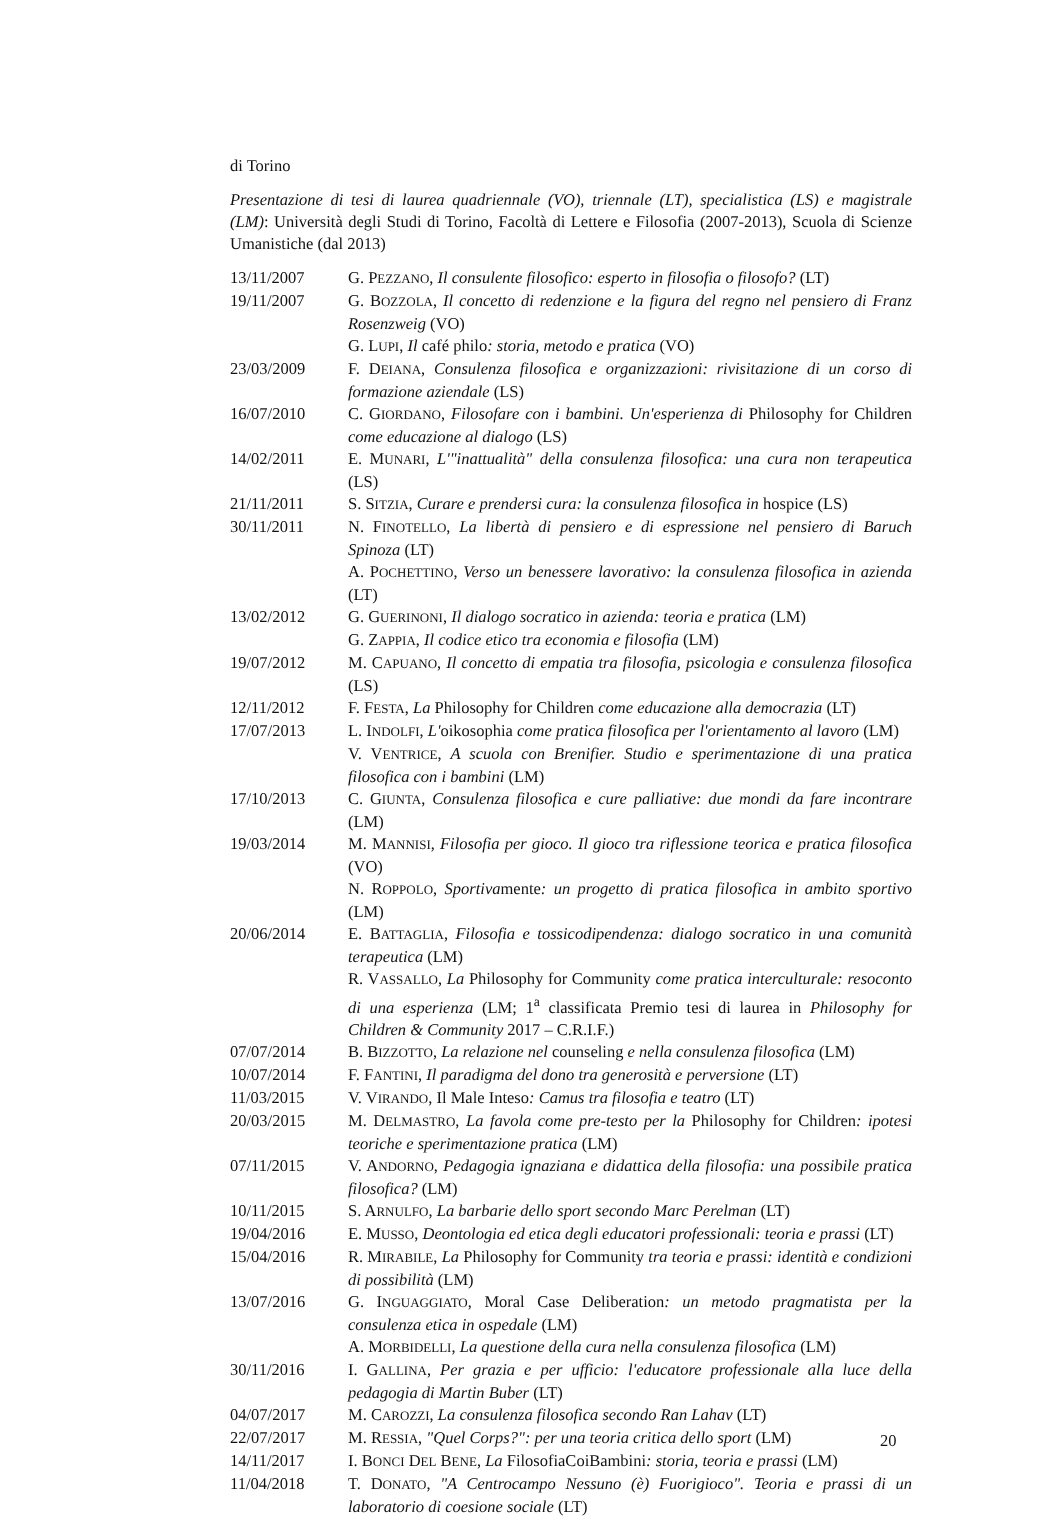di Torino
Presentazione di tesi di laurea quadriennale (VO), triennale (LT), specialistica (LS) e magistrale (LM): Università degli Studi di Torino, Facoltà di Lettere e Filosofia (2007-2013), Scuola di Scienze Umanistiche (dal 2013)
| 13/11/2007 | G. P EZZANO , Il consulente filosofico: esperto in filosofia o filosofo? (LT) |
| 19/11/2007 | G. B OZZOLA , Il concetto di redenzione e la figura del regno nel pensiero di Franz Rosenzweig (VO) |
| | G. L UPI , Il café philo : storia, metodo e pratica (VO) |
| 23/03/2009 | F. D EIANA , Consulenza filosofica e organizzazioni: rivisitazione di un corso di formazione aziendale (LS) |
| 16/07/2010 | C. G IORDANO , Filosofare con i bambini. Un'esperienza di Philosophy for Children come educazione al dialogo (LS) |
| 14/02/2011 | E. M UNARI , L'"inattualità" della consulenza filosofica: una cura non terapeutica (LS) |
| 21/11/2011 | S. S ITZIA , Curare e prendersi cura: la consulenza filosofica in hospice (LS) |
| 30/11/2011 | N. F INOTELLO , La libertà di pensiero e di espressione nel pensiero di Baruch Spinoza (LT) |
| | A. P OCHETTINO , Verso un benessere lavorativo: la consulenza filosofica in azienda (LT) |
| 13/02/2012 | G. G UERINONI , Il dialogo socratico in azienda: teoria e pratica (LM) |
| | G. Z APPIA , Il codice etico tra economia e filosofia (LM) |
| 19/07/2012 | M. C APUANO , Il concetto di empatia tra filosofia, psicologia e consulenza filosofica (LS) |
| 12/11/2012 | F. F ESTA , La Philosophy for Children come educazione alla democrazia (LT) |
| 17/07/2013 | L. I NDOLFI , L' oikosophia come pratica filosofica per l'orientamento al lavoro (LM) |
| | V. V ENTRICE , A scuola con Brenifier. Studio e sperimentazione di una pratica filosofica con i bambini (LM) |
| 17/10/2013 | C. G IUNTA , Consulenza filosofica e cure palliative: due mondi da fare incontrare (LM) |
| 19/03/2014 | M. M ANNISI , Filosofia per gioco. Il gioco tra riflessione teorica e pratica filosofica (VO) |
| | N. R OPPOLO , Sportiva mente : un progetto di pratica filosofica in ambito sportivo (LM) |
| 20/06/2014 | E. B ATTAGLIA , Filosofia e tossicodipendenza: dialogo socratico in una comunità terapeutica (LM) |
| | R. V ASSALLO , La Philosophy for Community come pratica interculturale: resoconto di una esperienza (LM; 1<sup>a</sup> classificata Premio tesi di laurea in Philosophy for Children & Community 2017 – C.R.I.F.) |
| 07/07/2014 | B. B IZZOTTO , La relazione nel counseling e nella consulenza filosofica (LM) |
| 10/07/2014 | F. F ANTINI , Il paradigma del dono tra generosità e perversione (LT) |
| 11/03/2015 | V. V IRANDO , Il Male Inteso : Camus tra filosofia e teatro (LT) |
| 20/03/2015 | M. D ELMASTRO , La favola come pre-testo per la Philosophy for Children : ipotesi teoriche e sperimentazione pratica (LM) |
| 07/11/2015 | V. A NDORNO , Pedagogia ignaziana e didattica della filosofia: una possibile pratica filosofica? (LM) |
| 10/11/2015 | S. A RNULFO , La barbarie dello sport secondo Marc Perelman (LT) |
| 19/04/2016 | E. M USSO , Deontologia ed etica degli educatori professionali: teoria e prassi (LT) |
| 15/04/2016 | R. M IRABILE , La Philosophy for Community tra teoria e prassi: identità e condizioni di possibilità (LM) |
| 13/07/2016 | G. I NGUAGGIATO , Moral Case Deliberation : un metodo pragmatista per la consulenza etica in ospedale (LM) |
| | A. M ORBIDELLI , La questione della cura nella consulenza filosofica (LM) |
| 30/11/2016 | I. G ALLINA , Per grazia e per ufficio: l'educatore professionale alla luce della pedagogia di Martin Buber (LT) |
| 04/07/2017 | M. C AROZZI , La consulenza filosofica secondo Ran Lahav (LT) |
| 22/07/2017 | M. R ESSIA , "Quel Corps?": per una teoria critica dello sport (LM) |
| 14/11/2017 | I. B ONCI D EL B ENE , La FilosofiaCoiBambini : storia, teoria e prassi (LM) |
| 11/04/2018 | T. D ONATO , "A Centrocampo Nessuno (è) Fuorigioco". Teoria e prassi di un laboratorio di coesione sociale (LT) |
20